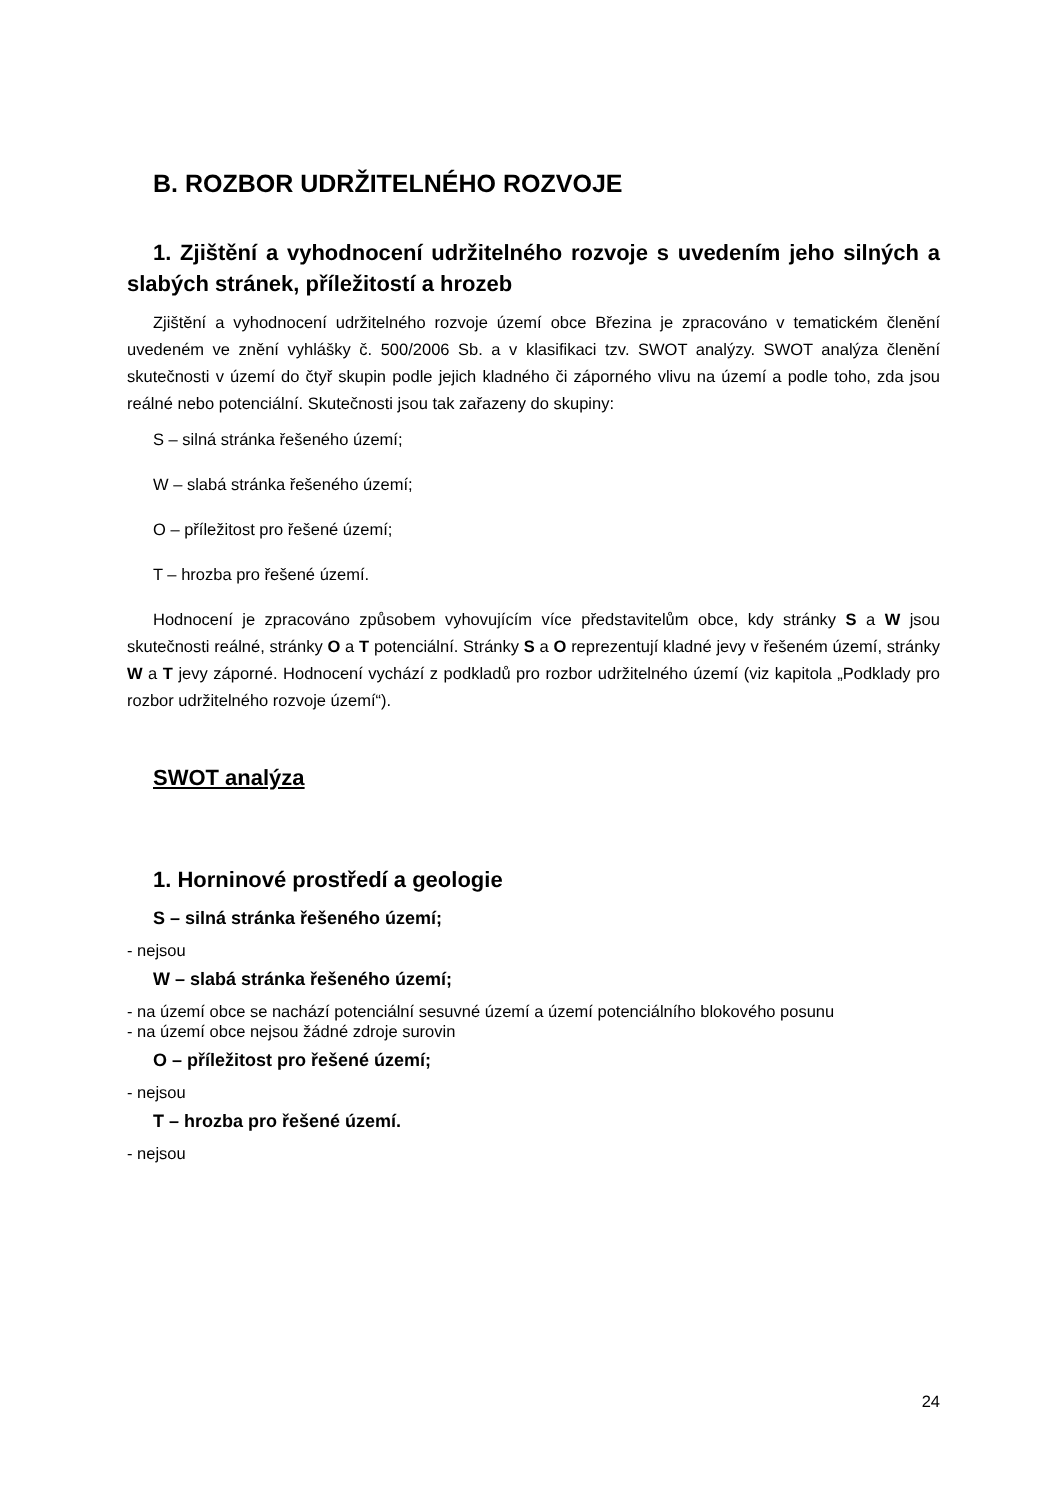B. ROZBOR UDRŽITELNÉHO ROZVOJE
1. Zjištění a vyhodnocení udržitelného rozvoje s uvedením jeho silných a slabých stránek, příležitostí a hrozeb
Zjištění a vyhodnocení udržitelného rozvoje území obce Březina je zpracováno v tematickém členění uvedeném ve znění vyhlášky č. 500/2006 Sb. a v klasifikaci tzv. SWOT analýzy. SWOT analýza členění skutečnosti v území do čtyř skupin podle jejich kladného či záporného vlivu na území a podle toho, zda jsou reálné nebo potenciální. Skutečnosti jsou tak zařazeny do skupiny:
S – silná stránka řešeného území;
W – slabá stránka řešeného území;
O – příležitost pro řešené území;
T – hrozba pro řešené území.
Hodnocení je zpracováno způsobem vyhovujícím více představitelům obce, kdy stránky S a W jsou skutečnosti reálné, stránky O a T potenciální. Stránky S a O reprezentují kladné jevy v řešeném území, stránky W a T jevy záporné. Hodnocení vychází z podkladů pro rozbor udržitelného území (viz kapitola „Podklady pro rozbor udržitelného rozvoje území“).
SWOT analýza
1. Horninové prostředí a geologie
S – silná stránka řešeného území;
- nejsou
W – slabá stránka řešeného území;
- na území obce se nachází potenciální sesuvné území a území potenciálního blokového posunu
- na území obce nejsou žádné zdroje surovin
O – příležitost pro řešené území;
- nejsou
T – hrozba pro řešené území.
- nejsou
24